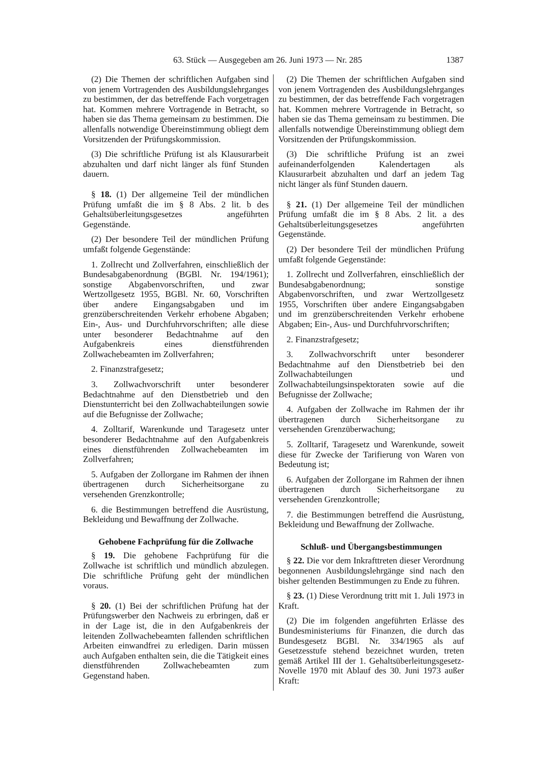63. Stück — Ausgegeben am 26. Juni 1973 — Nr. 285 1387
(2) Die Themen der schriftlichen Aufgaben sind von jenem Vortragenden des Ausbildungslehrganges zu bestimmen, der das betreffende Fach vorgetragen hat. Kommen mehrere Vortragende in Betracht, so haben sie das Thema gemeinsam zu bestimmen. Die allenfalls notwendige Übereinstimmung obliegt dem Vorsitzenden der Prüfungskommission.
(3) Die schriftliche Prüfung ist als Klausurarbeit abzuhalten und darf nicht länger als fünf Stunden dauern.
§ 18. (1) Der allgemeine Teil der mündlichen Prüfung umfaßt die im § 8 Abs. 2 lit. b des Gehaltsüberleitungsgesetzes angeführten Gegenstände.
(2) Der besondere Teil der mündlichen Prüfung umfaßt folgende Gegenstände:
1. Zollrecht und Zollverfahren, einschließlich der Bundesabgabenordnung (BGBl. Nr. 194/1961); sonstige Abgabenvorschriften, und zwar Wertzollgesetz 1955, BGBl. Nr. 60, Vorschriften über andere Eingangsabgaben und im grenzüberschreitenden Verkehr erhobene Abgaben; Ein-, Aus- und Durchfuhrvorschriften; alle diese unter besonderer Bedachtnahme auf den Aufgabenkreis eines dienstführenden Zollwachebeamten im Zollverfahren;
2. Finanzstrafgesetz;
3. Zollwachvorschrift unter besonderer Bedachtnahme auf den Dienstbetrieb und den Dienstunterricht bei den Zollwachabteilungen sowie auf die Befugnisse der Zollwache;
4. Zolltarif, Warenkunde und Taragesetz unter besonderer Bedachtnahme auf den Aufgabenkreis eines dienstführenden Zollwachebeamten im Zollverfahren;
5. Aufgaben der Zollorgane im Rahmen der ihnen übertragenen durch Sicherheitsorgane zu versehenden Grenzkontrolle;
6. die Bestimmungen betreffend die Ausrüstung, Bekleidung und Bewaffnung der Zollwache.
Gehobene Fachprüfung für die Zollwache
§ 19. Die gehobene Fachprüfung für die Zollwache ist schriftlich und mündlich abzulegen. Die schriftliche Prüfung geht der mündlichen voraus.
§ 20. (1) Bei der schriftlichen Prüfung hat der Prüfungswerber den Nachweis zu erbringen, daß er in der Lage ist, die in den Aufgabenkreis der leitenden Zollwachebeamten fallenden schriftlichen Arbeiten einwandfrei zu erledigen. Darin müssen auch Aufgaben enthalten sein, die die Tätigkeit eines dienstführenden Zollwachebeamten zum Gegenstand haben.
(2) Die Themen der schriftlichen Aufgaben sind von jenem Vortragenden des Ausbildungslehrganges zu bestimmen, der das betreffende Fach vorgetragen hat. Kommen mehrere Vortragende in Betracht, so haben sie das Thema gemeinsam zu bestimmen. Die allenfalls notwendige Übereinstimmung obliegt dem Vorsitzenden der Prüfungskommission.
(3) Die schriftliche Prüfung ist an zwei aufeinanderfolgenden Kalendertagen als Klausurarbeit abzuhalten und darf an jedem Tag nicht länger als fünf Stunden dauern.
§ 21. (1) Der allgemeine Teil der mündlichen Prüfung umfaßt die im § 8 Abs. 2 lit. a des Gehaltsüberleitungsgesetzes angeführten Gegenstände.
(2) Der besondere Teil der mündlichen Prüfung umfaßt folgende Gegenstände:
1. Zollrecht und Zollverfahren, einschließlich der Bundesabgabenordnung; sonstige Abgabenvorschriften, und zwar Wertzollgesetz 1955, Vorschriften über andere Eingangsabgaben und im grenzüberschreitenden Verkehr erhobene Abgaben; Ein-, Aus- und Durchfuhrvorschriften;
2. Finanzstrafgesetz;
3. Zollwachvorschrift unter besonderer Bedachtnahme auf den Dienstbetrieb bei den Zollwachabteilungen und Zollwachabteilungsinspektoraten sowie auf die Befugnisse der Zollwache;
4. Aufgaben der Zollwache im Rahmen der ihr übertragenen durch Sicherheitsorgane zu versehenden Grenzüberwachung;
5. Zolltarif, Taragesetz und Warenkunde, soweit diese für Zwecke der Tarifierung von Waren von Bedeutung ist;
6. Aufgaben der Zollorgane im Rahmen der ihnen übertragenen durch Sicherheitsorgane zu versehenden Grenzkontrolle;
7. die Bestimmungen betreffend die Ausrüstung, Bekleidung und Bewaffnung der Zollwache.
Schluß- und Übergangsbestimmungen
§ 22. Die vor dem Inkrafttreten dieser Verordnung begonnenen Ausbildungslehrgänge sind nach den bisher geltenden Bestimmungen zu Ende zu führen.
§ 23. (1) Diese Verordnung tritt mit 1. Juli 1973 in Kraft.
(2) Die im folgenden angeführten Erlässe des Bundesministeriums für Finanzen, die durch das Bundesgesetz BGBl. Nr. 334/1965 als auf Gesetzesstufe stehend bezeichnet wurden, treten gemäß Artikel III der 1. Gehaltsüberleitungsgesetz-Novelle 1970 mit Ablauf des 30. Juni 1973 außer Kraft: